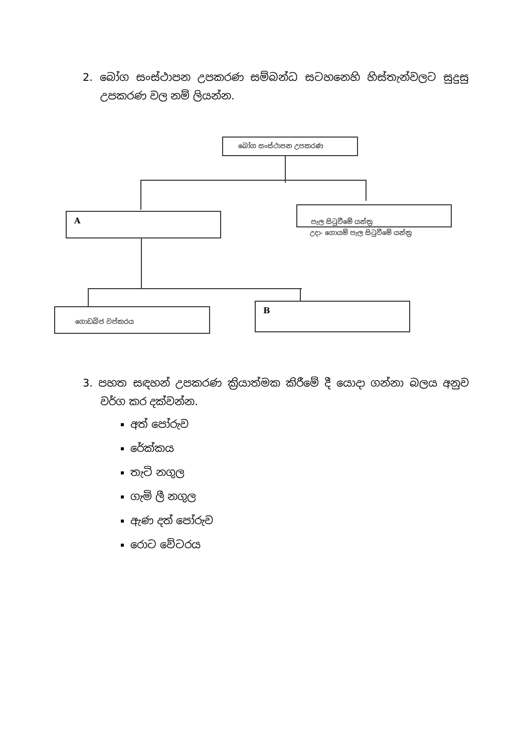2. බෝග සංස්ථාපන උපකරණ සම්බන්ධ සටහනෙහි හිස්තැන්වලට සුදුසු උපකරණ වල නම් ලියන්න.
බෝග සංස්ථාපන උපකරණ
A
පැල සිටුවීමේ යන්ත්‍ර
උදා- ගොයම් පැල සිටුවීමේ යන්ත්‍ර
ගොඩබිජ වප්කරය B
3. පහත සඳහන් උපකරණ ක්‍රියාත්මක කිරීමේ දී යොදා ගන්නා බලය අනුව වර්ග කර දක්වන්න.
අත් පෝරුව
රේක්කය
තැටි නගුල
ගැමි ලී නගුල
ඇණ දත් පෝරුව
රොට වේටරය